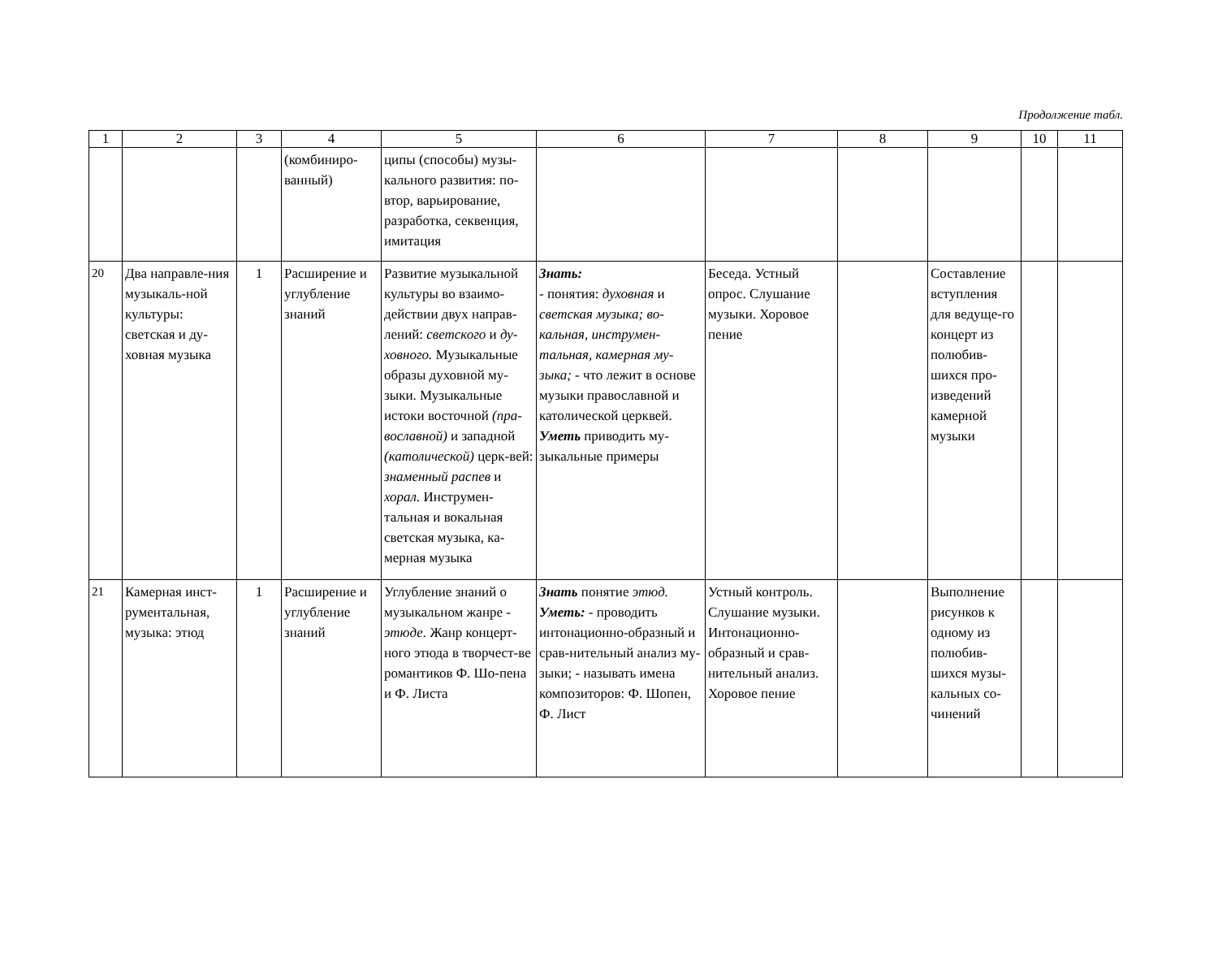Продолжение табл.
| 1 | 2 | 3 | 4 | 5 | 6 | 7 | 8 | 9 | 10 | 11 |
| --- | --- | --- | --- | --- | --- | --- | --- | --- | --- | --- |
| | | | (комбиниро-ванный) | ципы (способы) музы-кального развития: по-втор, варьирование, разработка, секвенция, имитация | | | | | | |
| 20 | Два направле-ния музыкаль-ной культуры: светская и ду-ховная музыка | 1 | Расширение и углубление знаний | Развитие музыкальной культуры во взаимо-действии двух направ-лений: светского и ду-ховного. Музыкальные образы духовной му-зыки. Музыкальные истоки восточной (пра-вославной) и западной (католической) церк-вей: знаменный распев и хорал. Инструмен-тальная и вокальная светская музыка, ка-мерная музыка | Знать: - понятия: духовная и светская музыка; во-кальная, инструмен-тальная, камерная му-зыка; - что лежит в основе музыки православной и католической церквей. Уметь приводить му-зыкальные примеры | Беседа. Устный опрос. Слушание музыки. Хоровое пение | | Составление вступления для ведуще-го концерт из полюбив-шихся про-изведений камерной музыки | | |
| 21 | Камерная инст-рументальная, музыка: этюд | 1 | Расширение и углубление знаний | Углубление знаний о музыкальном жанре - этюде. Жанр концерт-ного этюда в творчест-ве романтиков Ф. Шо-пена и Ф. Листа | Знать понятие этюд. Уметь: - проводить интонационно-образный и срав-нительный анализ му-зыки; - называть имена композиторов: Ф. Шопен, Ф. Лист | Устный контроль. Слушание музыки. Интонационно-образный и срав-нительный анализ. Хоровое пение | | Выполнение рисунков к одному из полюбив-шихся музы-кальных со-чинений | | |